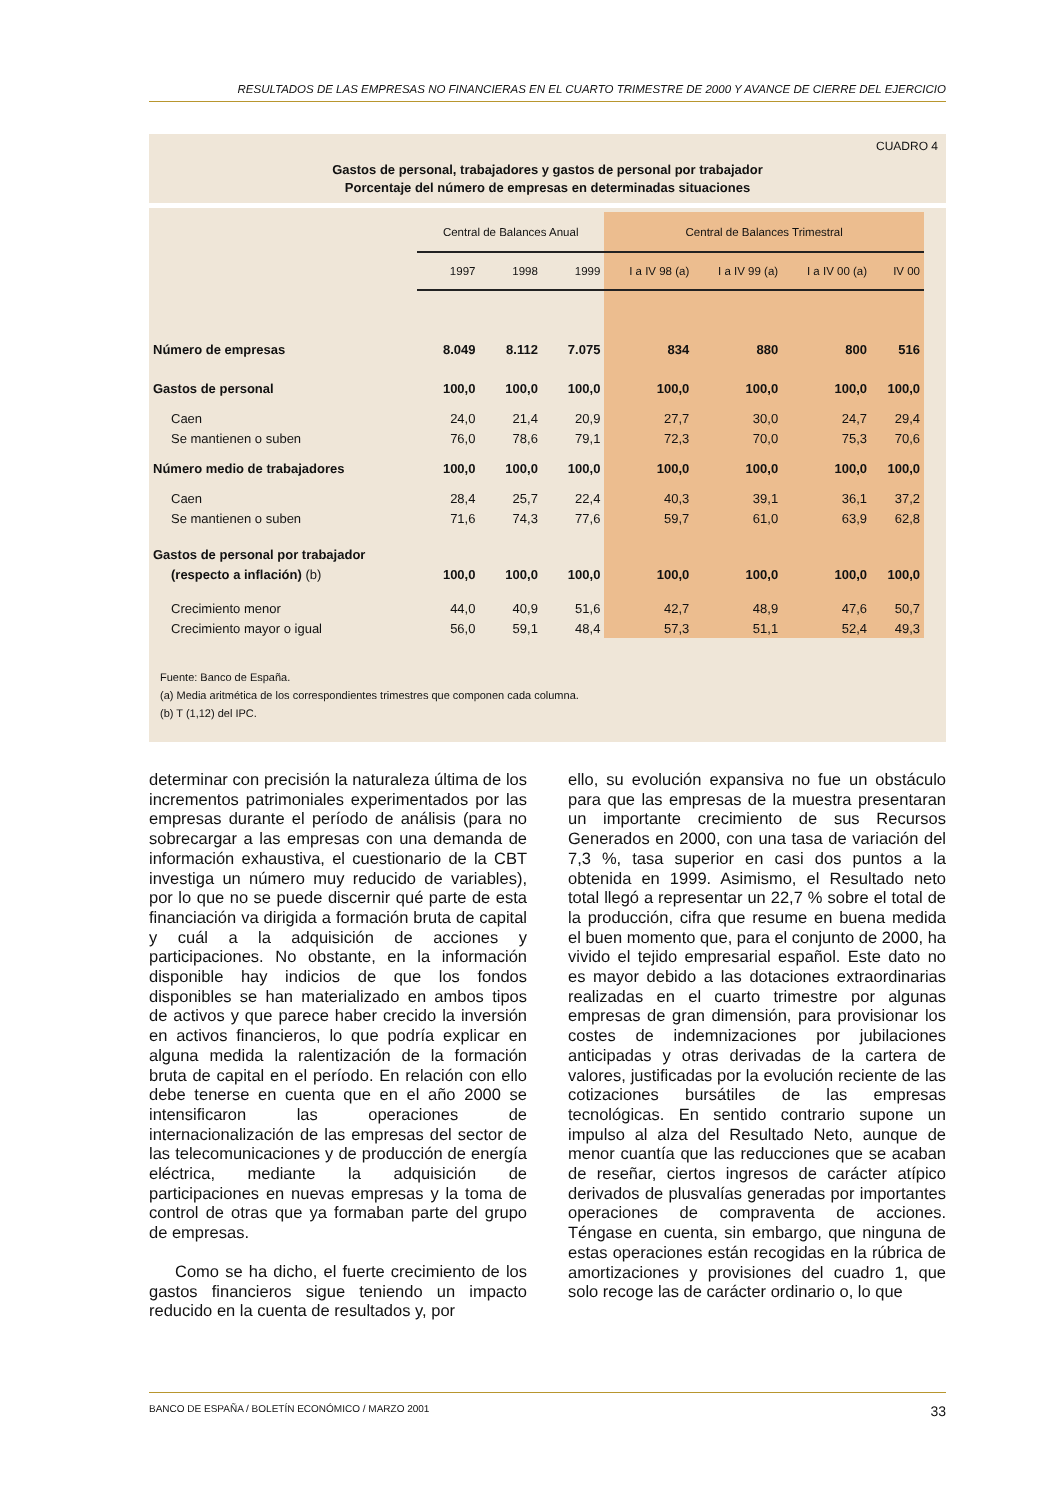RESULTADOS DE LAS EMPRESAS NO FINANCIERAS EN EL CUARTO TRIMESTRE DE 2000 Y AVANCE DE CIERRE DEL EJERCICIO
CUADRO 4
Gastos de personal, trabajadores y gastos de personal por trabajador
Porcentaje del número de empresas en determinadas situaciones
| | Central de Balances Anual | | | Central de Balances Trimestral | | | |
| --- | --- | --- | --- | --- | --- | --- | --- |
| | 1997 | 1998 | 1999 | I a IV 98 (a) | I a IV 99 (a) | I a IV 00 (a) | IV 00 |
| Número de empresas | 8.049 | 8.112 | 7.075 | 834 | 880 | 800 | 516 |
| Gastos de personal | 100,0 | 100,0 | 100,0 | 100,0 | 100,0 | 100,0 | 100,0 |
| Caen | 24,0 | 21,4 | 20,9 | 27,7 | 30,0 | 24,7 | 29,4 |
| Se mantienen o suben | 76,0 | 78,6 | 79,1 | 72,3 | 70,0 | 75,3 | 70,6 |
| Número medio de trabajadores | 100,0 | 100,0 | 100,0 | 100,0 | 100,0 | 100,0 | 100,0 |
| Caen | 28,4 | 25,7 | 22,4 | 40,3 | 39,1 | 36,1 | 37,2 |
| Se mantienen o suben | 71,6 | 74,3 | 77,6 | 59,7 | 61,0 | 63,9 | 62,8 |
| Gastos de personal por trabajador | | | | | | | |
| (respecto a inflación) (b) | 100,0 | 100,0 | 100,0 | 100,0 | 100,0 | 100,0 | 100,0 |
| Crecimiento menor | 44,0 | 40,9 | 51,6 | 42,7 | 48,9 | 47,6 | 50,7 |
| Crecimiento mayor o igual | 56,0 | 59,1 | 48,4 | 57,3 | 51,1 | 52,4 | 49,3 |
Fuente: Banco de España.
(a) Media aritmética de los correspondientes trimestres que componen cada columna.
(b) T (1,12) del IPC.
determinar con precisión la naturaleza última de los incrementos patrimoniales experimentados por las empresas durante el período de análisis (para no sobrecargar a las empresas con una demanda de información exhaustiva, el cuestionario de la CBT investiga un número muy reducido de variables), por lo que no se puede discernir qué parte de esta financiación va dirigida a formación bruta de capital y cuál a la adquisición de acciones y participaciones. No obstante, en la información disponible hay indicios de que los fondos disponibles se han materializado en ambos tipos de activos y que parece haber crecido la inversión en activos financieros, lo que podría explicar en alguna medida la ralentización de la formación bruta de capital en el período. En relación con ello debe tenerse en cuenta que en el año 2000 se intensificaron las operaciones de internacionalización de las empresas del sector de las telecomunicaciones y de producción de energía eléctrica, mediante la adquisición de participaciones en nuevas empresas y la toma de control de otras que ya formaban parte del grupo de empresas.
Como se ha dicho, el fuerte crecimiento de los gastos financieros sigue teniendo un impacto reducido en la cuenta de resultados y, por
ello, su evolución expansiva no fue un obstáculo para que las empresas de la muestra presentaran un importante crecimiento de sus Recursos Generados en 2000, con una tasa de variación del 7,3 %, tasa superior en casi dos puntos a la obtenida en 1999. Asimismo, el Resultado neto total llegó a representar un 22,7 % sobre el total de la producción, cifra que resume en buena medida el buen momento que, para el conjunto de 2000, ha vivido el tejido empresarial español. Este dato no es mayor debido a las dotaciones extraordinarias realizadas en el cuarto trimestre por algunas empresas de gran dimensión, para provisionar los costes de indemnizaciones por jubilaciones anticipadas y otras derivadas de la cartera de valores, justificadas por la evolución reciente de las cotizaciones bursátiles de las empresas tecnológicas. En sentido contrario supone un impulso al alza del Resultado Neto, aunque de menor cuantía que las reducciones que se acaban de reseñar, ciertos ingresos de carácter atípico derivados de plusvalías generadas por importantes operaciones de compraventa de acciones. Téngase en cuenta, sin embargo, que ninguna de estas operaciones están recogidas en la rúbrica de amortizaciones y provisiones del cuadro 1, que solo recoge las de carácter ordinario o, lo que
BANCO DE ESPAÑA / BOLETÍN ECONÓMICO / MARZO 2001 33